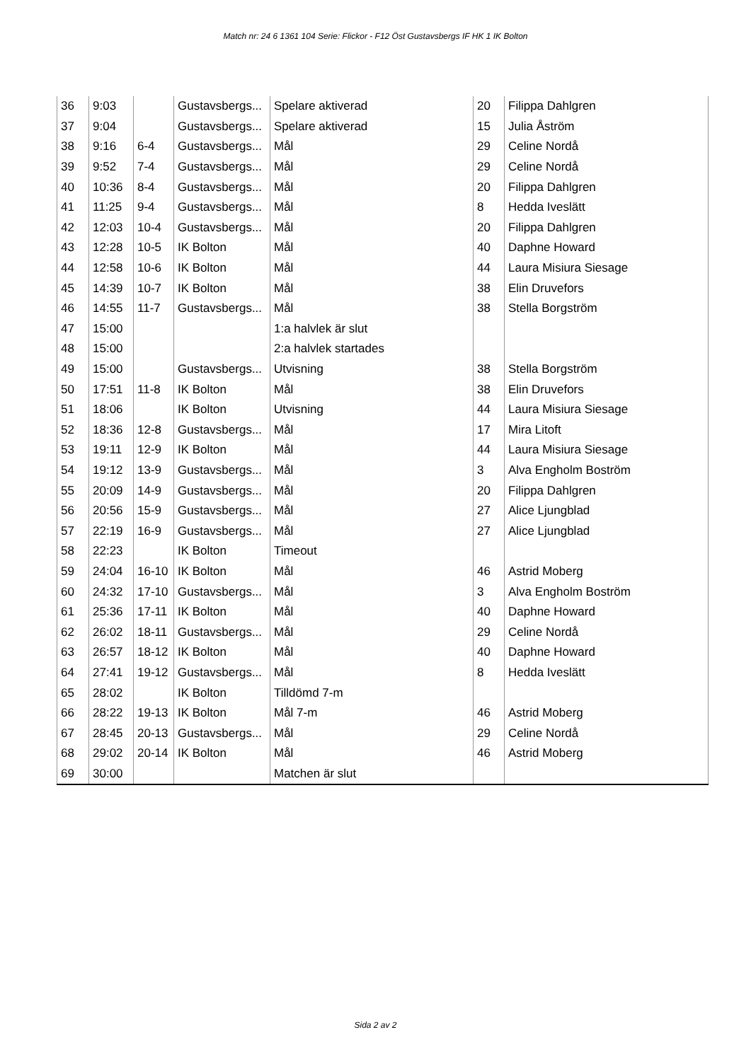Match nr: 24 6 1361 104 Serie: Flickor - F12 Öst Gustavsbergs IF HK 1 IK Bolton
| 36 | 9:03 | | Gustavsbergs... | Spelare aktiverad | 20 | Filippa Dahlgren |
| 37 | 9:04 | | Gustavsbergs... | Spelare aktiverad | 15 | Julia Åström |
| 38 | 9:16 | 6-4 | Gustavsbergs... | Mål | 29 | Celine Nordå |
| 39 | 9:52 | 7-4 | Gustavsbergs... | Mål | 29 | Celine Nordå |
| 40 | 10:36 | 8-4 | Gustavsbergs... | Mål | 20 | Filippa Dahlgren |
| 41 | 11:25 | 9-4 | Gustavsbergs... | Mål | 8 | Hedda Iveslätt |
| 42 | 12:03 | 10-4 | Gustavsbergs... | Mål | 20 | Filippa Dahlgren |
| 43 | 12:28 | 10-5 | IK Bolton | Mål | 40 | Daphne Howard |
| 44 | 12:58 | 10-6 | IK Bolton | Mål | 44 | Laura Misiura Siesage |
| 45 | 14:39 | 10-7 | IK Bolton | Mål | 38 | Elin Druvefors |
| 46 | 14:55 | 11-7 | Gustavsbergs... | Mål | 38 | Stella Borgström |
| 47 | 15:00 | | | 1:a halvlek är slut | | |
| 48 | 15:00 | | | 2:a halvlek startades | | |
| 49 | 15:00 | | Gustavsbergs... | Utvisning | 38 | Stella Borgström |
| 50 | 17:51 | 11-8 | IK Bolton | Mål | 38 | Elin Druvefors |
| 51 | 18:06 | | IK Bolton | Utvisning | 44 | Laura Misiura Siesage |
| 52 | 18:36 | 12-8 | Gustavsbergs... | Mål | 17 | Mira Litoft |
| 53 | 19:11 | 12-9 | IK Bolton | Mål | 44 | Laura Misiura Siesage |
| 54 | 19:12 | 13-9 | Gustavsbergs... | Mål | 3 | Alva Engholm Boström |
| 55 | 20:09 | 14-9 | Gustavsbergs... | Mål | 20 | Filippa Dahlgren |
| 56 | 20:56 | 15-9 | Gustavsbergs... | Mål | 27 | Alice Ljungblad |
| 57 | 22:19 | 16-9 | Gustavsbergs... | Mål | 27 | Alice Ljungblad |
| 58 | 22:23 | | IK Bolton | Timeout | | |
| 59 | 24:04 | 16-10 | IK Bolton | Mål | 46 | Astrid Moberg |
| 60 | 24:32 | 17-10 | Gustavsbergs... | Mål | 3 | Alva Engholm Boström |
| 61 | 25:36 | 17-11 | IK Bolton | Mål | 40 | Daphne Howard |
| 62 | 26:02 | 18-11 | Gustavsbergs... | Mål | 29 | Celine Nordå |
| 63 | 26:57 | 18-12 | IK Bolton | Mål | 40 | Daphne Howard |
| 64 | 27:41 | 19-12 | Gustavsbergs... | Mål | 8 | Hedda Iveslätt |
| 65 | 28:02 | | IK Bolton | Tilldömd 7-m | | |
| 66 | 28:22 | 19-13 | IK Bolton | Mål 7-m | 46 | Astrid Moberg |
| 67 | 28:45 | 20-13 | Gustavsbergs... | Mål | 29 | Celine Nordå |
| 68 | 29:02 | 20-14 | IK Bolton | Mål | 46 | Astrid Moberg |
| 69 | 30:00 | | | Matchen är slut | | |
Sida 2 av 2